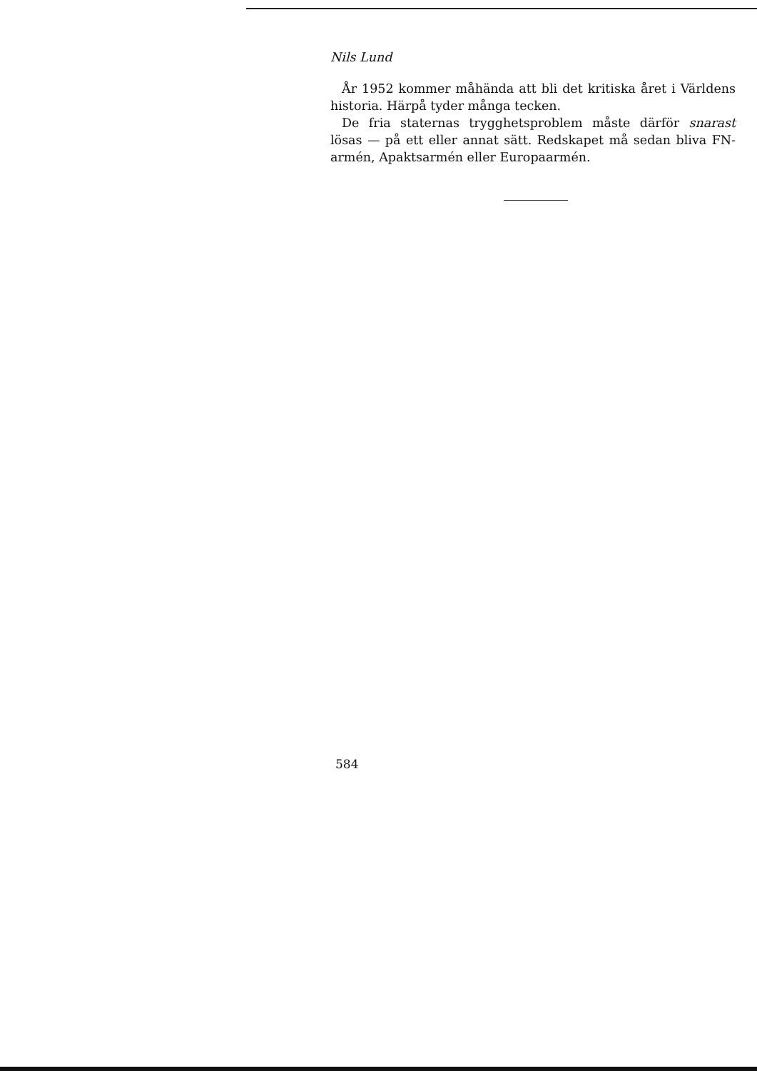Nils Lund
År 1952 kommer måhända att bli det kritiska året i Världens historia. Härpå tyder många tecken.
De fria staternas trygghetsproblem måste därför snarast lösas — på ett eller annat sätt. Redskapet må sedan bliva FN-armén, Apaktsarmén eller Europaarmén.
584